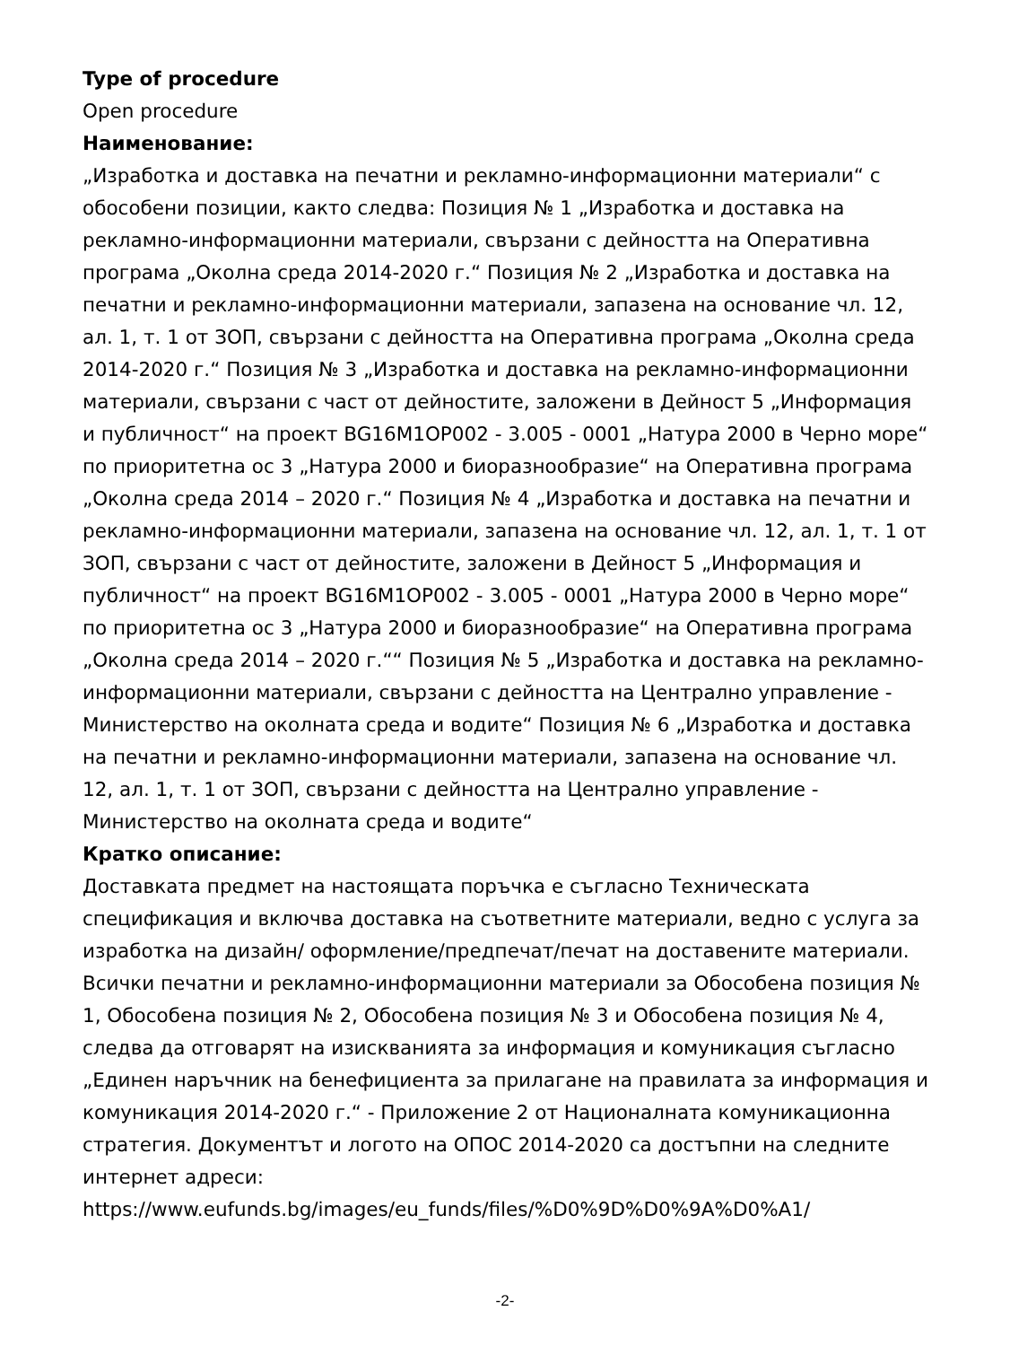Type of procedure
Open procedure
Наименование:
„Изработка и доставка на печатни и рекламно-информационни материали“ с обособени позиции, както следва: Позиция № 1 „Изработка и доставка на рекламно-информационни материали, свързани с дейността на Оперативна програма „Околна среда 2014-2020 г.“ Позиция № 2 „Изработка и доставка на печатни и рекламно-информационни материали, запазена на основание чл. 12, ал. 1, т. 1 от ЗОП, свързани с дейността на Оперативна програма „Околна среда 2014-2020 г.“ Позиция № 3 „Изработка и доставка на рекламно-информационни материали, свързани с част от дейностите, заложени в Дейност 5 „Информация и публичност“ на проект BG16M1OP002 - 3.005 - 0001 „Натура 2000 в Черно море“ по приоритетна ос 3 „Натура 2000 и биоразнообразие“ на Оперативна програма „Околна среда 2014 – 2020 г.“ Позиция № 4 „Изработка и доставка на печатни и рекламно-информационни материали, запазена на основание чл. 12, ал. 1, т. 1 от ЗОП, свързани с част от дейностите, заложени в Дейност 5 „Информация и публичност“ на проект BG16M1OP002 - 3.005 - 0001 „Натура 2000 в Черно море“ по приоритетна ос 3 „Натура 2000 и биоразнообразие“ на Оперативна програма „Околна среда 2014 – 2020 г.““ Позиция № 5 „Изработка и доставка на рекламно-информационни материали, свързани с дейността на Централно управление - Министерство на околната среда и водите“ Позиция № 6 „Изработка и доставка на печатни и рекламно-информационни материали, запазена на основание чл. 12, ал. 1, т. 1 от ЗОП, свързани с дейността на Централно управление - Министерство на околната среда и водите“
Кратко описание:
Доставката предмет на настоящата поръчка е съгласно Техническата спецификация и включва доставка на съответните материали, ведно с услуга за изработка на дизайн/ оформление/предпечат/печат на доставените материали. Всички печатни и рекламно-информационни материали за Обособена позиция № 1, Обособена позиция № 2, Обособена позиция № 3 и Обособена позиция № 4, следва да отговарят на изискванията за информация и комуникация съгласно „Единен наръчник на бенефициента за прилагане на правилата за информация и комуникация 2014-2020 г.“ - Приложение 2 от Националната комуникационна стратегия. Документът и логото на ОПОС 2014-2020 са достъпни на следните интернет адреси: https://www.eufunds.bg/images/eu_funds/files/%D0%9D%D0%9A%D0%A1/
-2-